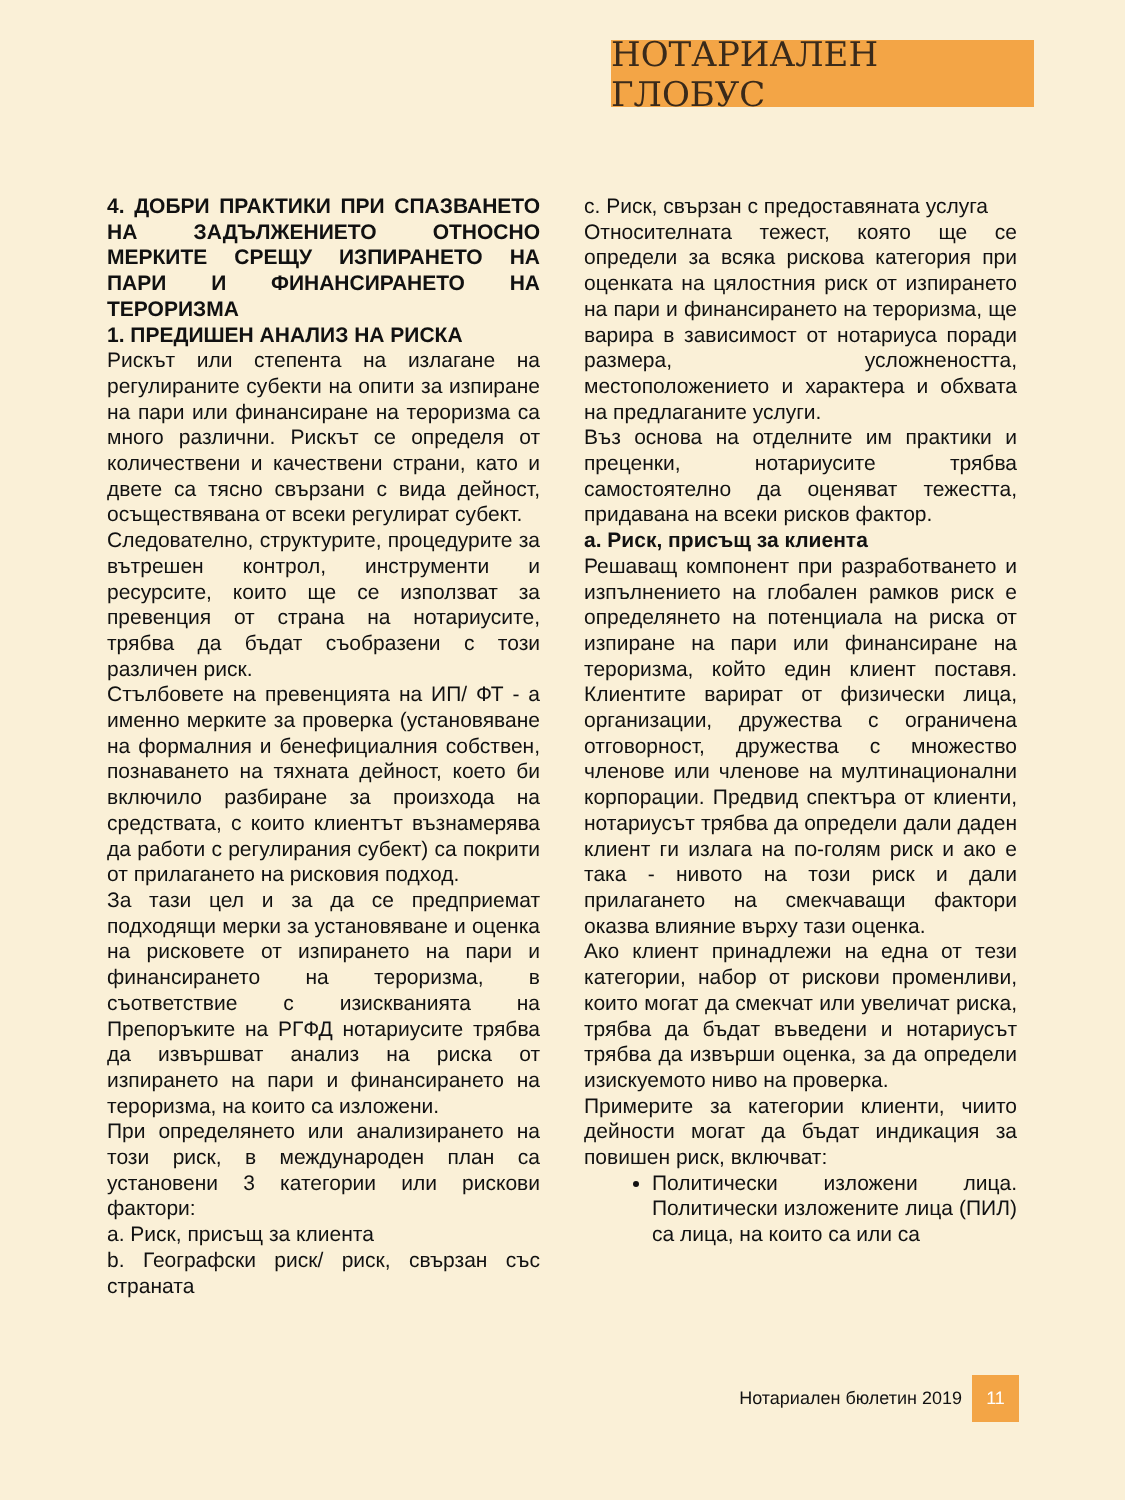НОТАРИАЛЕН ГЛОБУС
4. ДОБРИ ПРАКТИКИ ПРИ СПАЗВАНЕТО НА ЗАДЪЛЖЕНИЕТО ОТНОСНО МЕРКИТЕ СРЕЩУ ИЗПИРАНЕТО НА ПАРИ И ФИНАНСИРАНЕТО НА ТЕРОРИЗМА
1. ПРЕДИШЕН АНАЛИЗ НА РИСКА
Рискът или степента на излагане на регулираните субекти на опити за изпиране на пари или финансиране на тероризма са много различни. Рискът се определя от количествени и качествени страни, като и двете са тясно свързани с вида дейност, осъществявана от всеки регулират субект.
Следователно, структурите, процедурите за вътрешен контрол, инструменти и ресурсите, които ще се използват за превенция от страна на нотариусите, трябва да бъдат съобразени с този различен риск.
Стълбовете на превенцията на ИП/ ФТ - а именно мерките за проверка (установяване на формалния и бенефициалния собствен, познаването на тяхната дейност, което би включило разбиране за произхода на средствата, с които клиентът възнамерява да работи с регулирания субект) са покрити от прилагането на рисковия подход.
За тази цел и за да се предприемат подходящи мерки за установяване и оценка на рисковете от изпирането на пари и финансирането на тероризма, в съответствие с изискванията на Препоръките на РГФД нотариусите трябва да извършват анализ на риска от изпирането на пари и финансирането на тероризма, на които са изложени.
При определянето или анализирането на този риск, в международен план са установени 3 категории или рискови фактори:
a. Риск, присъщ за клиента
b. Географски риск/ риск, свързан със страната
c. Риск, свързан с предоставяната услуга
Относителната тежест, която ще се определи за всяка рискова категория при оценката на цялостния риск от изпирането на пари и финансирането на тероризма, ще варира в зависимост от нотариуса поради размера, усложнеността, местоположението и характера и обхвата на предлаганите услуги.
Въз основа на отделните им практики и преценки, нотариусите трябва самостоятелно да оценяват тежестта, придавана на всеки рисков фактор.
a. Риск, присъщ за клиента
Решаващ компонент при разработването и изпълнението на глобален рамков риск е определянето на потенциала на риска от изпиране на пари или финансиране на тероризма, който един клиент поставя. Клиентите варират от физически лица, организации, дружества с ограничена отговорност, дружества с множество членове или членове на мултинационални корпорации. Предвид спектъра от клиенти, нотариусът трябва да определи дали даден клиент ги излага на по-голям риск и ако е така - нивото на този риск и дали прилагането на смекчаващи фактори оказва влияние върху тази оценка.
Ако клиент принадлежи на една от тези категории, набор от рискови променливи, които могат да смекчат или увеличат риска, трябва да бъдат въведени и нотариусът трябва да извърши оценка, за да определи изискуемото ниво на проверка.
Примерите за категории клиенти, чиито дейности могат да бъдат индикация за повишен риск, включват:
Политически изложени лица. Политически изложените лица (ПИЛ) са лица, на които са или са
Нотариален бюлетин 2019 11